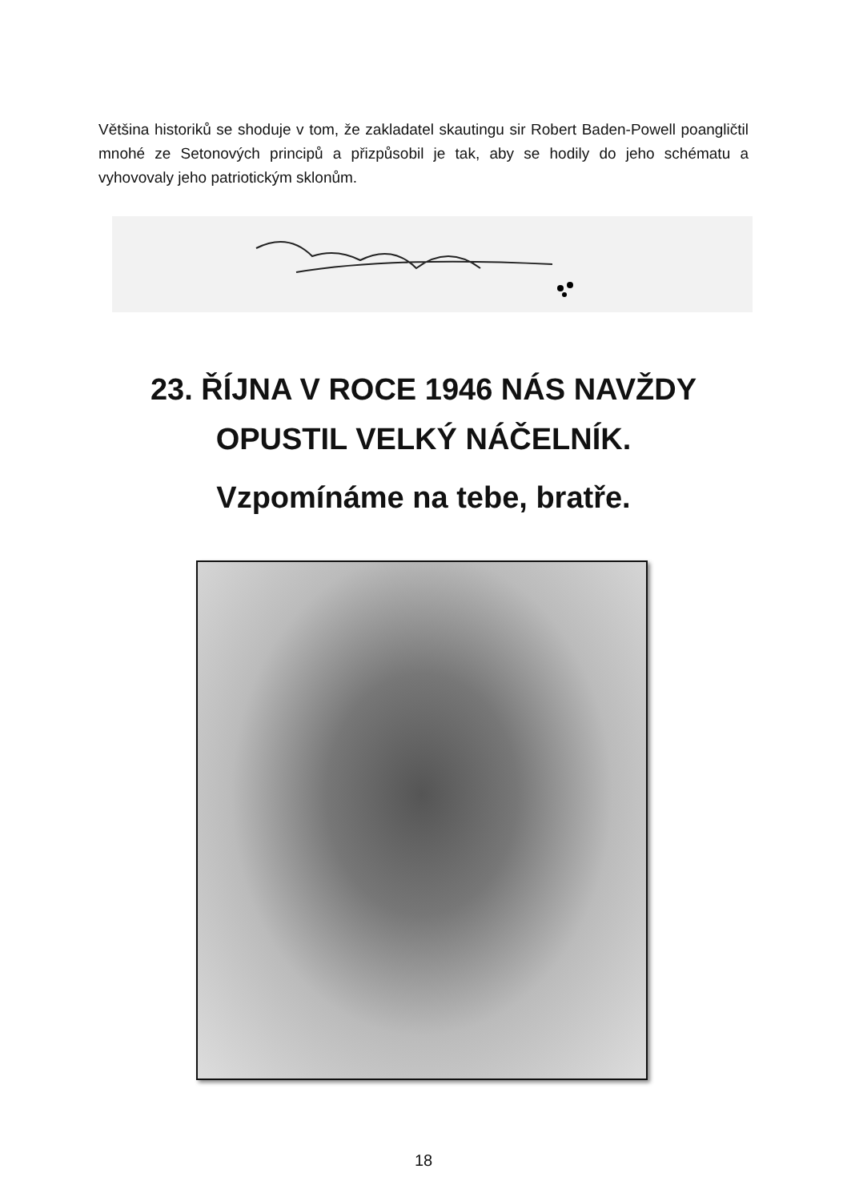Většina historiků se shoduje v tom, že zakladatel skautingu sir Robert Baden-Powell poangličtil mnohé ze Setonových principů a přizpůsobil je tak, aby se hodily do jeho schématu a vyhovovaly jeho patriotickým sklonům.
23. ŘÍJNA V ROCE 1946 NÁS NAVŽDY
OPUSTIL VELKÝ NÁČELNÍK.
Vzpomínáme na tebe, bratře.
18